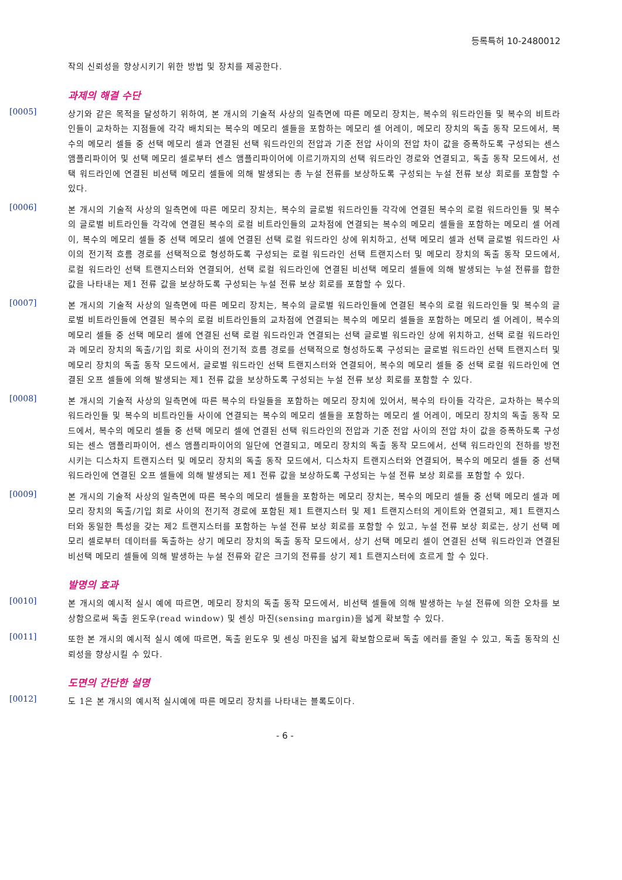등록특허 10-2480012
작의 신뢰성을 향상시키기 위한 방법 및 장치를 제공한다.
과제의 해결 수단
[0005]
상기와 같은 목적을 달성하기 위하여, 본 개시의 기술적 사상의 일측면에 따른 메모리 장치는, 복수의 워드라인들 및 복수의 비트라인들이 교차하는 지점들에 각각 배치되는 복수의 메모리 셀들을 포함하는 메모리 셀 어레이, 메모리 장치의 독출 동작 모드에서, 복수의 메모리 셀들 중 선택 메모리 셀과 연결된 선택 워드라인의 전압과 기준 전압 사이의 전압 차이 값을 증폭하도록 구성되는 센스 앰플리파이어 및 선택 메모리 셀로부터 센스 앰플리파이어에 이르기까지의 선택 워드라인 경로와 연결되고, 독출 동작 모드에서, 선택 워드라인에 연결된 비선택 메모리 셀들에 의해 발생되는 총 누설 전류를 보상하도록 구성되는 누설 전류 보상 회로를 포함할 수 있다.
[0006]
본 개시의 기술적 사상의 일측면에 따른 메모리 장치는, 복수의 글로벌 워드라인들 각각에 연결된 복수의 로컬 워드라인들 및 복수의 글로벌 비트라인들 각각에 연결된 복수의 로컬 비트라인들의 교차점에 연결되는 복수의 메모리 셀들을 포함하는 메모리 셀 어레이, 복수의 메모리 셀들 중 선택 메모리 셀에 연결된 선택 로컬 워드라인 상에 위치하고, 선택 메모리 셀과 선택 글로벌 워드라인 사이의 전기적 흐름 경로를 선택적으로 형성하도록 구성되는 로컬 워드라인 선택 트랜지스터 및 메모리 장치의 독출 동작 모드에서, 로컬 워드라인 선택 트랜지스터와 연결되어, 선택 로컬 워드라인에 연결된 비선택 메모리 셀들에 의해 발생되는 누설 전류를 합한 값을 나타내는 제1 전류 값을 보상하도록 구성되는 누설 전류 보상 회로를 포함할 수 있다.
[0007]
본 개시의 기술적 사상의 일측면에 따른 메모리 장치는, 복수의 글로벌 워드라인들에 연결된 복수의 로컬 워드라인들 및 복수의 글로벌 비트라인들에 연결된 복수의 로컬 비트라인들의 교차점에 연결되는 복수의 메모리 셀들을 포함하는 메모리 셀 어레이, 복수의 메모리 셀들 중 선택 메모리 셀에 연결된 선택 로컬 워드라인과 연결되는 선택 글로벌 워드라인 상에 위치하고, 선택 로컬 워드라인과 메모리 장치의 독출/기입 회로 사이의 전기적 흐름 경로를 선택적으로 형성하도록 구성되는 글로벌 워드라인 선택 트랜지스터 및 메모리 장치의 독출 동작 모드에서, 글로벌 워드라인 선택 트랜지스터와 연결되어, 복수의 메모리 셀들 중 선택 로컬 워드라인에 연결된 오프 셀들에 의해 발생되는 제1 전류 값을 보상하도록 구성되는 누설 전류 보상 회로를 포함할 수 있다.
[0008]
본 개시의 기술적 사상의 일측면에 따른 복수의 타일들을 포함하는 메모리 장치에 있어서, 복수의 타이들 각각은, 교차하는 복수의 워드라인들 및 복수의 비트라인들 사이에 연결되는 복수의 메모리 셀들을 포함하는 메모리 셀 어레이, 메모리 장치의 독출 동작 모드에서, 복수의 메모리 셀들 중 선택 메모리 셀에 연결된 선택 워드라인의 전압과 기준 전압 사이의 전압 차이 값을 증폭하도록 구성되는 센스 앰플리파이어, 센스 앰플리파이어의 일단에 연결되고, 메모리 장치의 독출 동작 모드에서, 선택 워드라인의 전하를 방전시키는 디스차지 트랜지스터 및 메모리 장치의 독출 동작 모드에서, 디스차지 트랜지스터와 연결되어, 복수의 메모리 셀들 중 선택 워드라인에 연결된 오프 셀들에 의해 발생되는 제1 전류 값을 보상하도록 구성되는 누설 전류 보상 회로를 포함할 수 있다.
[0009]
본 개시의 기술적 사상의 일측면에 따른 복수의 메모리 셀들을 포함하는 메모리 장치는, 복수의 메모리 셀들 중 선택 메모리 셀과 메모리 장치의 독출/기입 회로 사이의 전기적 경로에 포함된 제1 트랜지스터 및 제1 트랜지스터의 게이트와 연결되고, 제1 트랜지스터와 동일한 특성을 갖는 제2 트랜지스터를 포함하는 누설 전류 보상 회로를 포함할 수 있고, 누설 전류 보상 회로는, 상기 선택 메모리 셀로부터 데이터를 독출하는 상기 메모리 장치의 독출 동작 모드에서, 상기 선택 메모리 셀이 연결된 선택 워드라인과 연결된 비선택 메모리 셀들에 의해 발생하는 누설 전류와 같은 크기의 전류를 상기 제1 트랜지스터에 흐르게 할 수 있다.
발명의 효과
[0010]
본 개시의 예시적 실시 예에 따르면, 메모리 장치의 독출 동작 모드에서, 비선택 셀들에 의해 발생하는 누설 전류에 의한 오차를 보상함으로써 독출 윈도우(read window) 및 센싱 마진(sensing margin)을 넓게 확보할 수 있다.
[0011]
또한 본 개시의 예시적 실시 예에 따르면, 독출 윈도우 및 센싱 마진을 넓게 확보함으로써 독출 에러를 줄일 수 있고, 독출 동작의 신뢰성을 향상시킬 수 있다.
도면의 간단한 설명
[0012]
도 1은 본 개시의 예시적 실시예에 따른 메모리 장치를 나타내는 블록도이다.
- 6 -